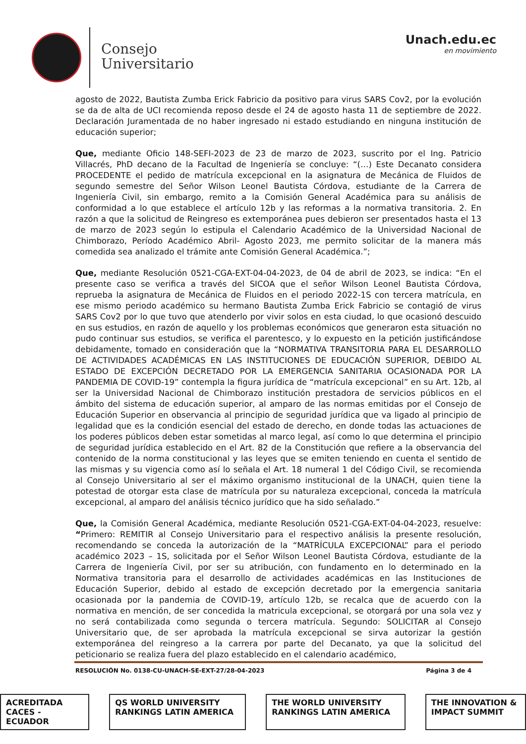Consejo
Universitario
Unach.edu.ec
en movimiento
agosto de 2022, Bautista Zumba Erick Fabricio da positivo para virus SARS Cov2, por la evolución se da de alta de UCI recomienda reposo desde el 24 de agosto hasta 11 de septiembre de 2022. Declaración Juramentada de no haber ingresado ni estado estudiando en ninguna institución de educación superior;
Que, mediante Oficio 148-SEFI-2023 de 23 de marzo de 2023, suscrito por el Ing. Patricio Villacrés, PhD decano de la Facultad de Ingeniería se concluye: “(…) Este Decanato considera PROCEDENTE el pedido de matrícula excepcional en la asignatura de Mecánica de Fluidos de segundo semestre del Señor Wilson Leonel Bautista Córdova, estudiante de la Carrera de Ingeniería Civil, sin embargo, remito a la Comisión General Académica para su análisis de conformidad a lo que establece el artículo 12b y las reformas a la normativa transitoria. 2. En razón a que la solicitud de Reingreso es extemporánea pues debieron ser presentados hasta el 13 de marzo de 2023 según lo estipula el Calendario Académico de la Universidad Nacional de Chimborazo, Período Académico Abril- Agosto 2023, me permito solicitar de la manera más comedida sea analizado el trámite ante Comisión General Académica.”;
Que, mediante Resolución 0521-CGA-EXT-04-04-2023, de 04 de abril de 2023, se indica: “En el presente caso se verifica a través del SICOA que el señor Wilson Leonel Bautista Córdova, reprueba la asignatura de Mecánica de Fluidos en el periodo 2022-1S con tercera matrícula, en ese mismo periodo académico su hermano Bautista Zumba Erick Fabricio se contagió de virus SARS Cov2 por lo que tuvo que atenderlo por vivir solos en esta ciudad, lo que ocasionó descuido en sus estudios, en razón de aquello y los problemas económicos que generaron esta situación no pudo continuar sus estudios, se verifica el parentesco, y lo expuesto en la petición justificándose debidamente, tomado en consideración que la “NORMATIVA TRANSITORIA PARA EL DESARROLLO DE ACTIVIDADES ACADÉMICAS EN LAS INSTITUCIONES DE EDUCACIÓN SUPERIOR, DEBIDO AL ESTADO DE EXCEPCIÓN DECRETADO POR LA EMERGENCIA SANITARIA OCASIONADA POR LA PANDEMIA DE COVID-19” contempla la figura jurídica de “matrícula excepcional” en su Art. 12b, al ser la Universidad Nacional de Chimborazo institución prestadora de servicios públicos en el ámbito del sistema de educación superior, al amparo de las normas emitidas por el Consejo de Educación Superior en observancia al principio de seguridad jurídica que va ligado al principio de legalidad que es la condición esencial del estado de derecho, en donde todas las actuaciones de los poderes públicos deben estar sometidas al marco legal, así como lo que determina el principio de seguridad jurídica establecido en el Art. 82 de la Constitución que refiere a la observancia del contenido de la norma constitucional y las leyes que se emiten teniendo en cuenta el sentido de las mismas y su vigencia como así lo señala el Art. 18 numeral 1 del Código Civil, se recomienda al Consejo Universitario al ser el máximo organismo institucional de la UNACH, quien tiene la potestad de otorgar esta clase de matrícula por su naturaleza excepcional, conceda la matrícula excepcional, al amparo del análisis técnico jurídico que ha sido señalado.”
Que, la Comisión General Académica, mediante Resolución 0521-CGA-EXT-04-04-2023, resuelve: “Primero: REMITIR al Consejo Universitario para el respectivo análisis la presente resolución, recomendando se conceda la autorización de la “MATRÍCULA EXCEPCIONAL” para el periodo académico 2023 – 1S, solicitada por el Señor Wilson Leonel Bautista Córdova, estudiante de la Carrera de Ingeniería Civil, por ser su atribución, con fundamento en lo determinado en la Normativa transitoria para el desarrollo de actividades académicas en las Instituciones de Educación Superior, debido al estado de excepción decretado por la emergencia sanitaria ocasionada por la pandemia de COVID-19, artículo 12b, se recalca que de acuerdo con la normativa en mención, de ser concedida la matricula excepcional, se otorgará por una sola vez y no será contabilizada como segunda o tercera matrícula. Segundo: SOLICITAR al Consejo Universitario que, de ser aprobada la matrícula excepcional se sirva autorizar la gestión extemporánea del reingreso a la carrera por parte del Decanato, ya que la solicitud del peticionario se realiza fuera del plazo establecido en el calendario académico,
RESOLUCIÓN No. 0138-CU-UNACH-SE-EXT-27/28-04-2023 Página 3 de 4
ACREDITADA CACES - ECUADOR QS WORLD UNIVERSITY RANKINGS LATIN AMERICA THE WORLD UNIVERSITY RANKINGS LATIN AMERICA THE INNOVATION & IMPACT SUMMIT